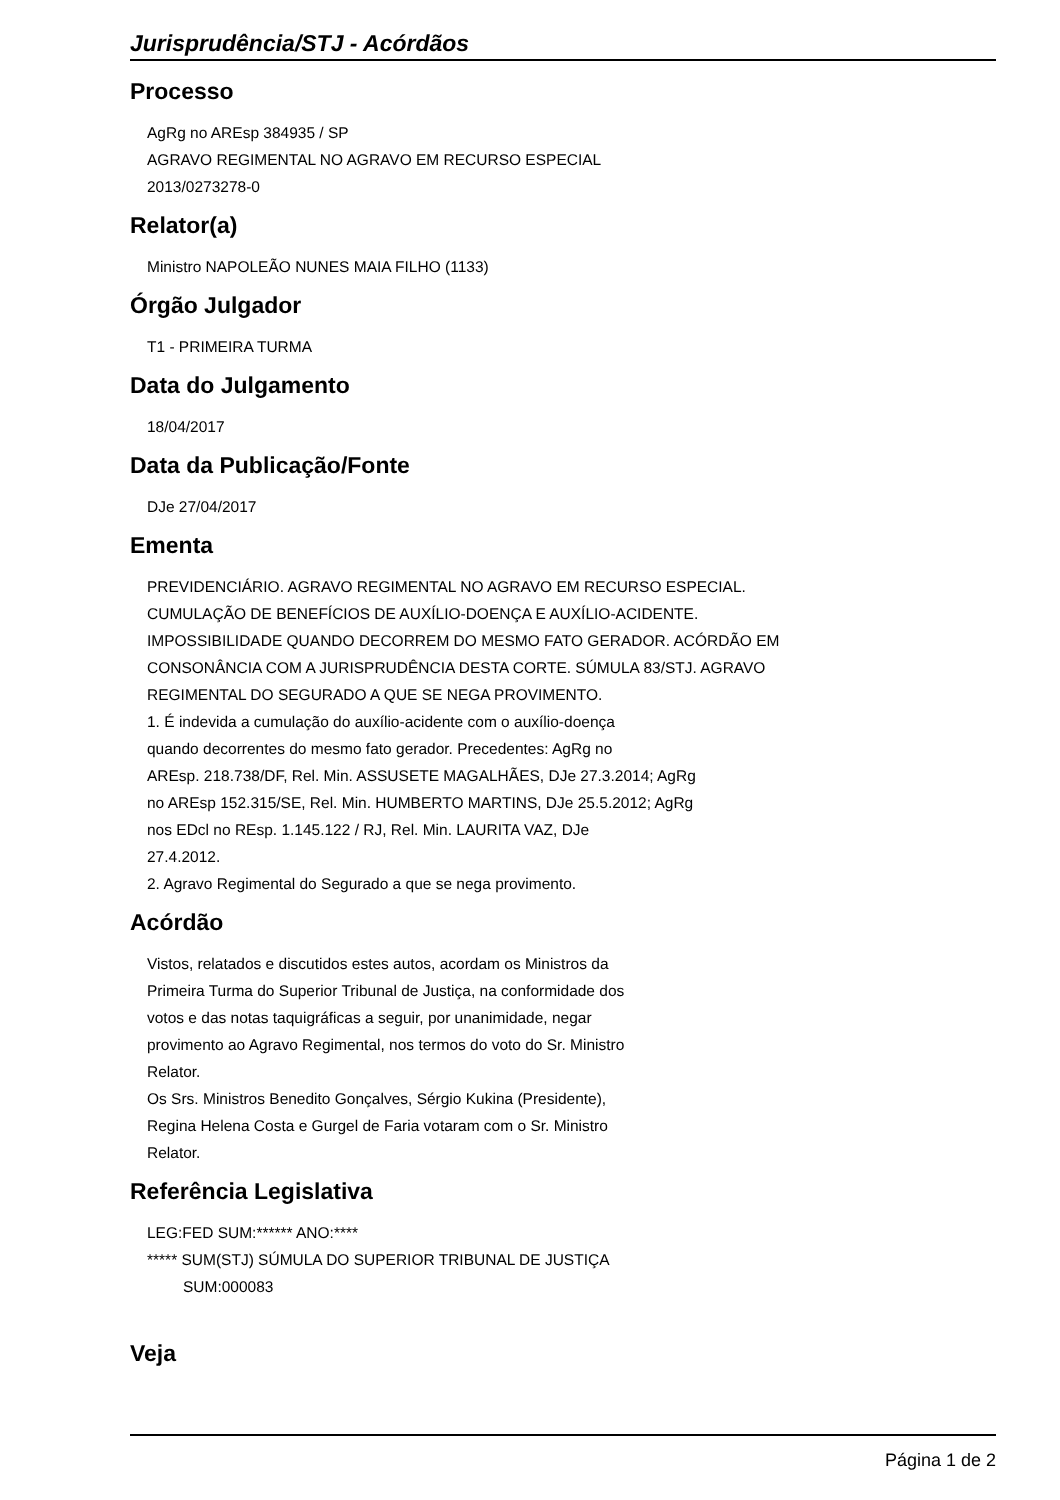Jurisprudência/STJ - Acórdãos
Processo
AgRg no AREsp 384935 / SP
AGRAVO REGIMENTAL NO AGRAVO EM RECURSO ESPECIAL
2013/0273278-0
Relator(a)
Ministro NAPOLEÃO NUNES MAIA FILHO (1133)
Órgão Julgador
T1 - PRIMEIRA TURMA
Data do Julgamento
18/04/2017
Data da Publicação/Fonte
DJe 27/04/2017
Ementa
PREVIDENCIÁRIO. AGRAVO REGIMENTAL NO AGRAVO EM RECURSO ESPECIAL.
CUMULAÇÃO DE BENEFÍCIOS DE AUXÍLIO-DOENÇA E AUXÍLIO-ACIDENTE.
IMPOSSIBILIDADE QUANDO DECORREM DO MESMO FATO GERADOR. ACÓRDÃO EM
CONSONÂNCIA COM A JURISPRUDÊNCIA DESTA CORTE. SÚMULA 83/STJ. AGRAVO
REGIMENTAL DO SEGURADO A QUE SE NEGA PROVIMENTO.
1. É indevida a cumulação do auxílio-acidente com o auxílio-doença
quando decorrentes do mesmo fato gerador. Precedentes: AgRg no
AREsp. 218.738/DF, Rel. Min. ASSUSETE MAGALHÃES, DJe 27.3.2014; AgRg
no AREsp 152.315/SE, Rel. Min. HUMBERTO MARTINS, DJe 25.5.2012; AgRg
nos EDcl no REsp. 1.145.122 / RJ, Rel. Min. LAURITA VAZ, DJe
27.4.2012.
2. Agravo Regimental do Segurado a que se nega provimento.
Acórdão
Vistos, relatados e discutidos estes autos, acordam os Ministros da
Primeira Turma do Superior Tribunal de Justiça, na conformidade dos
votos e das notas taquigráficas a seguir, por unanimidade, negar
provimento ao Agravo Regimental, nos termos do voto do Sr. Ministro
Relator.
Os Srs. Ministros Benedito Gonçalves, Sérgio Kukina (Presidente),
Regina Helena Costa e Gurgel de Faria votaram com o Sr. Ministro
Relator.
Referência Legislativa
LEG:FED SUM:****** ANO:****
***** SUM(STJ) SÚMULA DO SUPERIOR TRIBUNAL DE JUSTIÇA
SUM:000083
Veja
Página 1 de 2